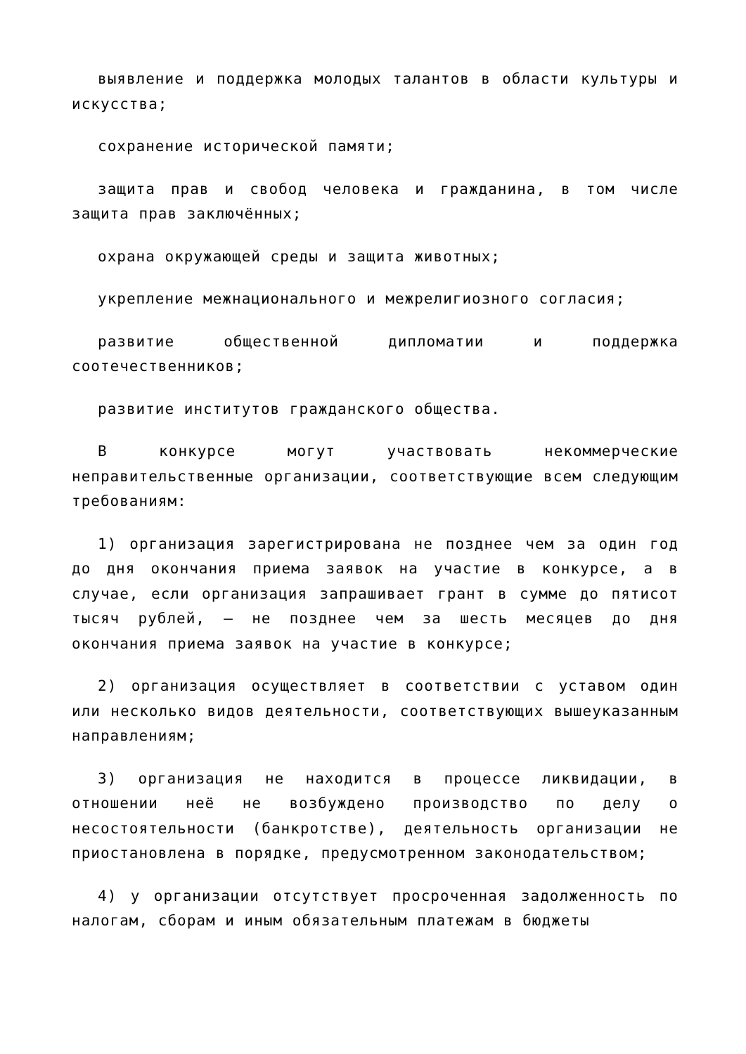выявление и поддержка молодых талантов в области культуры и искусства;
сохранение исторической памяти;
защита прав и свобод человека и гражданина, в том числе защита прав заключённых;
охрана окружающей среды и защита животных;
укрепление межнационального и межрелигиозного согласия;
развитие общественной дипломатии и поддержка соотечественников;
развитие институтов гражданского общества.
В конкурсе могут участвовать некоммерческие неправительственные организации, соответствующие всем следующим требованиям:
1) организация зарегистрирована не позднее чем за один год до дня окончания приема заявок на участие в конкурсе, а в случае, если организация запрашивает грант в сумме до пятисот тысяч рублей, — не позднее чем за шесть месяцев до дня окончания приема заявок на участие в конкурсе;
2) организация осуществляет в соответствии с уставом один или несколько видов деятельности, соответствующих вышеуказанным направлениям;
3) организация не находится в процессе ликвидации, в отношении неё не возбуждено производство по делу о несостоятельности (банкротстве), деятельность организации не приостановлена в порядке, предусмотренном законодательством;
4) у организации отсутствует просроченная задолженность по налогам, сборам и иным обязательным платежам в бюджеты